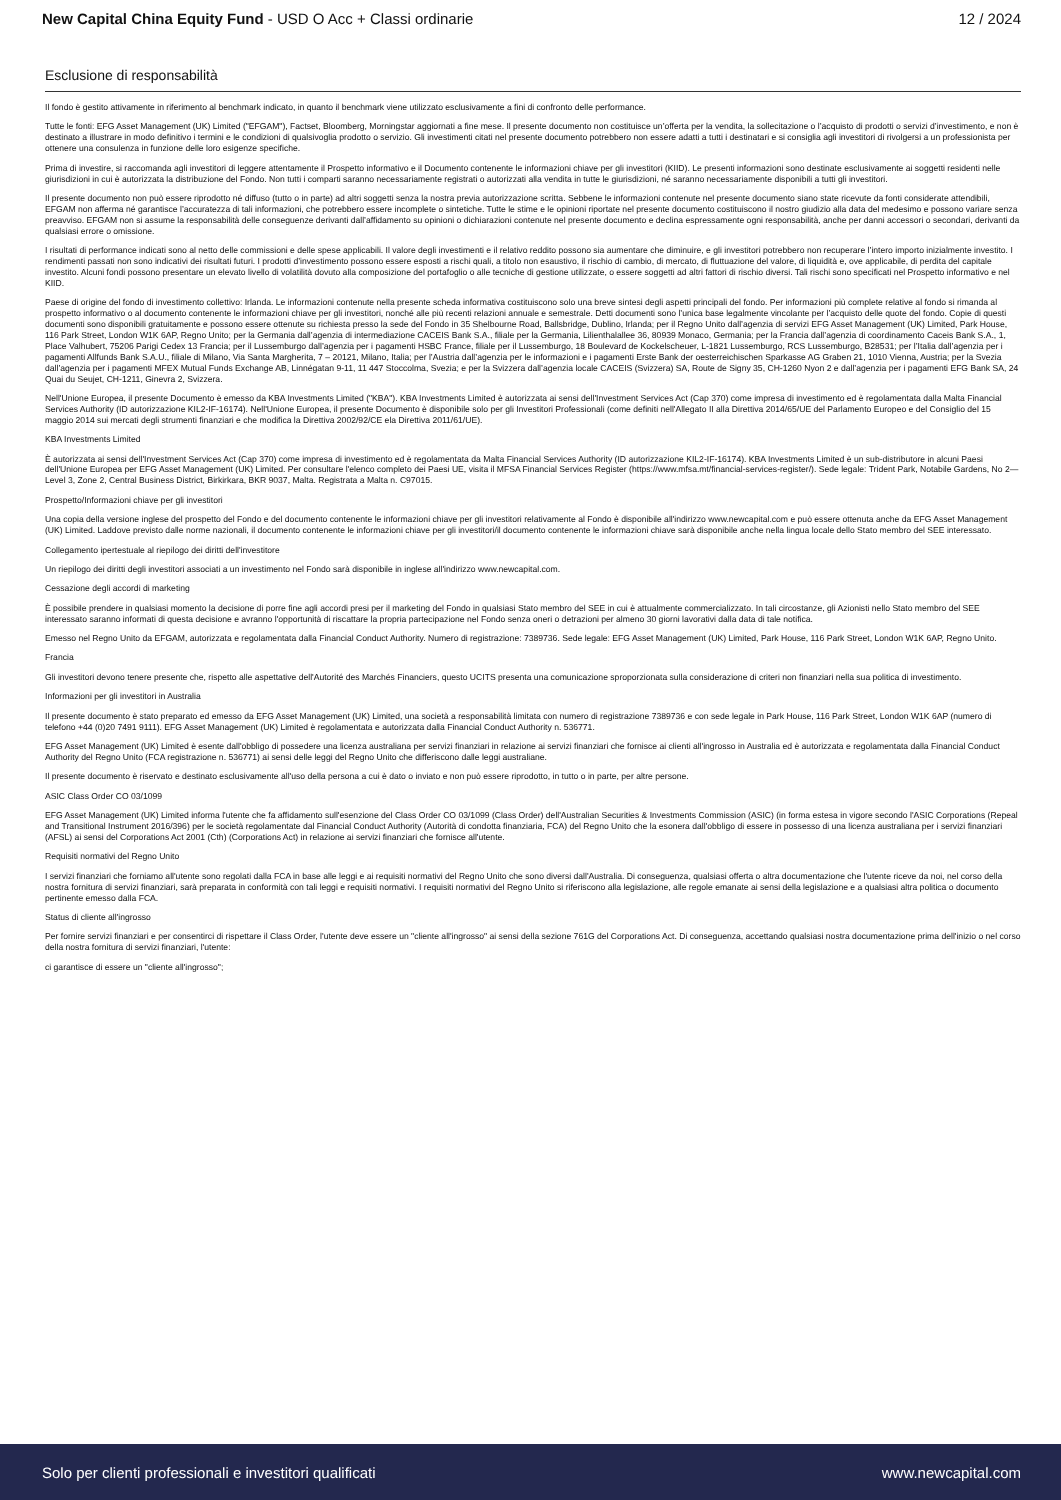New Capital China Equity Fund - USD O Acc + Classi ordinarie
12 / 2024
Esclusione di responsabilità
Il fondo è gestito attivamente in riferimento al benchmark indicato, in quanto il benchmark viene utilizzato esclusivamente a fini di confronto delle performance.
Tutte le fonti: EFG Asset Management (UK) Limited ("EFGAM"), Factset, Bloomberg, Morningstar aggiornati a fine mese. Il presente documento non costituisce un’offerta per la vendita, la sollecitazione o l’acquisto di prodotti o servizi d’investimento, e non è destinato a illustrare in modo definitivo i termini e le condizioni di qualsivoglia prodotto o servizio. Gli investimenti citati nel presente documento potrebbero non essere adatti a tutti i destinatari e si consiglia agli investitori di rivolgersi a un professionista per ottenere una consulenza in funzione delle loro esigenze specifiche.
Prima di investire, si raccomanda agli investitori di leggere attentamente il Prospetto informativo e il Documento contenente le informazioni chiave per gli investitori (KIID). Le presenti informazioni sono destinate esclusivamente ai soggetti residenti nelle giurisdizioni in cui è autorizzata la distribuzione del Fondo. Non tutti i comparti saranno necessariamente registrati o autorizzati alla vendita in tutte le giurisdizioni, né saranno necessariamente disponibili a tutti gli investitori.
Il presente documento non può essere riprodotto né diffuso (tutto o in parte) ad altri soggetti senza la nostra previa autorizzazione scritta. Sebbene le informazioni contenute nel presente documento siano state ricevute da fonti considerate attendibili, EFGAM non afferma né garantisce l’accuratezza di tali informazioni, che potrebbero essere incomplete o sintetiche. Tutte le stime e le opinioni riportate nel presente documento costituiscono il nostro giudizio alla data del medesimo e possono variare senza preavviso. EFGAM non si assume la responsabilità delle conseguenze derivanti dall’affidamento su opinioni o dichiarazioni contenute nel presente documento e declina espressamente ogni responsabilità, anche per danni accessori o secondari, derivanti da qualsiasi errore o omissione.
I risultati di performance indicati sono al netto delle commissioni e delle spese applicabili. Il valore degli investimenti e il relativo reddito possono sia aumentare che diminuire, e gli investitori potrebbero non recuperare l’intero importo inizialmente investito. I rendimenti passati non sono indicativi dei risultati futuri. I prodotti d’investimento possono essere esposti a rischi quali, a titolo non esaustivo, il rischio di cambio, di mercato, di fluttuazione del valore, di liquidità e, ove applicabile, di perdita del capitale investito. Alcuni fondi possono presentare un elevato livello di volatilità dovuto alla composizione del portafoglio o alle tecniche di gestione utilizzate, o essere soggetti ad altri fattori di rischio diversi. Tali rischi sono specificati nel Prospetto informativo e nel KIID.
Paese di origine del fondo di investimento collettivo: Irlanda. Le informazioni contenute nella presente scheda informativa costituiscono solo una breve sintesi degli aspetti principali del fondo. Per informazioni più complete relative al fondo si rimanda al prospetto informativo o al documento contenente le informazioni chiave per gli investitori, nonché alle più recenti relazioni annuale e semestrale. Detti documenti sono l’unica base legalmente vincolante per l’acquisto delle quote del fondo. Copie di questi documenti sono disponibili gratuitamente e possono essere ottenute su richiesta presso la sede del Fondo in 35 Shelbourne Road, Ballsbridge, Dublino, Irlanda; per il Regno Unito dall’agenzia di servizi EFG Asset Management (UK) Limited, Park House, 116 Park Street, London W1K 6AP, Regno Unito; per la Germania dall’agenzia di intermediazione CACEIS Bank S.A., filiale per la Germania, Lilienthalallee 36, 80939 Monaco, Germania; per la Francia dall’agenzia di coordinamento Caceis Bank S.A., 1, Place Valhubert, 75206 Parigi Cedex 13 Francia; per il Lussemburgo dall’agenzia per i pagamenti HSBC France, filiale per il Lussemburgo, 18 Boulevard de Kockelscheuer, L-1821 Lussemburgo, RCS Lussemburgo, B28531; per l’Italia dall’agenzia per i pagamenti Allfunds Bank S.A.U., filiale di Milano, Via Santa Margherita, 7 – 20121, Milano, Italia; per l’Austria dall’agenzia per le informazioni e i pagamenti Erste Bank der oesterreichischen Sparkasse AG Graben 21, 1010 Vienna, Austria; per la Svezia dall’agenzia per i pagamenti MFEX Mutual Funds Exchange AB, Linnégatan 9-11, 11 447 Stoccolma, Svezia; e per la Svizzera dall’agenzia locale CACEIS (Svizzera) SA, Route de Signy 35, CH-1260 Nyon 2 e dall’agenzia per i pagamenti EFG Bank SA, 24 Quai du Seujet, CH-1211, Ginevra 2, Svizzera.
Nell'Unione Europea, il presente Documento è emesso da KBA Investments Limited ("KBA"). KBA Investments Limited è autorizzata ai sensi dell'Investment Services Act (Cap 370) come impresa di investimento ed è regolamentata dalla Malta Financial Services Authority (ID autorizzazione KIL2-IF-16174). Nell'Unione Europea, il presente Documento è disponibile solo per gli Investitori Professionali (come definiti nell'Allegato II alla Direttiva 2014/65/UE del Parlamento Europeo e del Consiglio del 15 maggio 2014 sui mercati degli strumenti finanziari e che modifica la Direttiva 2002/92/CE ela Direttiva 2011/61/UE).
KBA Investments Limited
È autorizzata ai sensi dell'Investment Services Act (Cap 370) come impresa di investimento ed è regolamentata da Malta Financial Services Authority (ID autorizzazione KIL2-IF-16174). KBA Investments Limited è un sub-distributore in alcuni Paesi dell'Unione Europea per EFG Asset Management (UK) Limited. Per consultare l'elenco completo dei Paesi UE, visita il MFSA Financial Services Register (https://www.mfsa.mt/financial-services-register/). Sede legale: Trident Park, Notabile Gardens, No 2—Level 3, Zone 2, Central Business District, Birkirkara, BKR 9037, Malta. Registrata a Malta n. C97015.
Prospetto/Informazioni chiave per gli investitori
Una copia della versione inglese del prospetto del Fondo e del documento contenente le informazioni chiave per gli investitori relativamente al Fondo è disponibile all'indirizzo www.newcapital.com e può essere ottenuta anche da EFG Asset Management (UK) Limited. Laddove previsto dalle norme nazionali, il documento contenente le informazioni chiave per gli investitori/il documento contenente le informazioni chiave sarà disponibile anche nella lingua locale dello Stato membro del SEE interessato.
Collegamento ipertestuale al riepilogo dei diritti dell'investitore
Un riepilogo dei diritti degli investitori associati a un investimento nel Fondo sarà disponibile in inglese all'indirizzo www.newcapital.com.
Cessazione degli accordi di marketing
È possibile prendere in qualsiasi momento la decisione di porre fine agli accordi presi per il marketing del Fondo in qualsiasi Stato membro del SEE in cui è attualmente commercializzato. In tali circostanze, gli Azionisti nello Stato membro del SEE interessato saranno informati di questa decisione e avranno l'opportunità di riscattare la propria partecipazione nel Fondo senza oneri o detrazioni per almeno 30 giorni lavorativi dalla data di tale notifica.
Emesso nel Regno Unito da EFGAM, autorizzata e regolamentata dalla Financial Conduct Authority. Numero di registrazione: 7389736. Sede legale: EFG Asset Management (UK) Limited, Park House, 116 Park Street, London W1K 6AP, Regno Unito.
Francia
Gli investitori devono tenere presente che, rispetto alle aspettative dell'Autorité des Marchés Financiers, questo UCITS presenta una comunicazione sproporzionata sulla considerazione di criteri non finanziari nella sua politica di investimento.
Informazioni per gli investitori in Australia
Il presente documento è stato preparato ed emesso da EFG Asset Management (UK) Limited, una società a responsabilità limitata con numero di registrazione 7389736 e con sede legale in Park House, 116 Park Street, London W1K 6AP (numero di telefono +44 (0)20 7491 9111). EFG Asset Management (UK) Limited è regolamentata e autorizzata dalla Financial Conduct Authority n. 536771.
EFG Asset Management (UK) Limited è esente dall'obbligo di possedere una licenza australiana per servizi finanziari in relazione ai servizi finanziari che fornisce ai clienti all'ingrosso in Australia ed è autorizzata e regolamentata dalla Financial Conduct Authority del Regno Unito (FCA registrazione n. 536771) ai sensi delle leggi del Regno Unito che differiscono dalle leggi australiane.
Il presente documento è riservato e destinato esclusivamente all'uso della persona a cui è dato o inviato e non può essere riprodotto, in tutto o in parte, per altre persone.
ASIC Class Order CO 03/1099
EFG Asset Management (UK) Limited informa l'utente che fa affidamento sull'esenzione del Class Order CO 03/1099 (Class Order) dell'Australian Securities & Investments Commission (ASIC) (in forma estesa in vigore secondo l'ASIC Corporations (Repeal and Transitional Instrument 2016/396) per le società regolamentate dal Financial Conduct Authority (Autorità di condotta finanziaria, FCA) del Regno Unito che la esonera dall'obbligo di essere in possesso di una licenza australiana per i servizi finanziari (AFSL) ai sensi del Corporations Act 2001 (Cth) (Corporations Act) in relazione ai servizi finanziari che fornisce all'utente.
Requisiti normativi del Regno Unito
I servizi finanziari che forniamo all'utente sono regolati dalla FCA in base alle leggi e ai requisiti normativi del Regno Unito che sono diversi dall'Australia. Di conseguenza, qualsiasi offerta o altra documentazione che l'utente riceve da noi, nel corso della nostra fornitura di servizi finanziari, sarà preparata in conformità con tali leggi e requisiti normativi. I requisiti normativi del Regno Unito si riferiscono alla legislazione, alle regole emanate ai sensi della legislazione e a qualsiasi altra politica o documento pertinente emesso dalla FCA.
Status di cliente all'ingrosso
Per fornire servizi finanziari e per consentirci di rispettare il Class Order, l'utente deve essere un "cliente all'ingrosso" ai sensi della sezione 761G del Corporations Act. Di conseguenza, accettando qualsiasi nostra documentazione prima dell'inizio o nel corso della nostra fornitura di servizi finanziari, l'utente:
ci garantisce di essere un "cliente all'ingrosso";
Solo per clienti professionali e investitori qualificati
www.newcapital.com